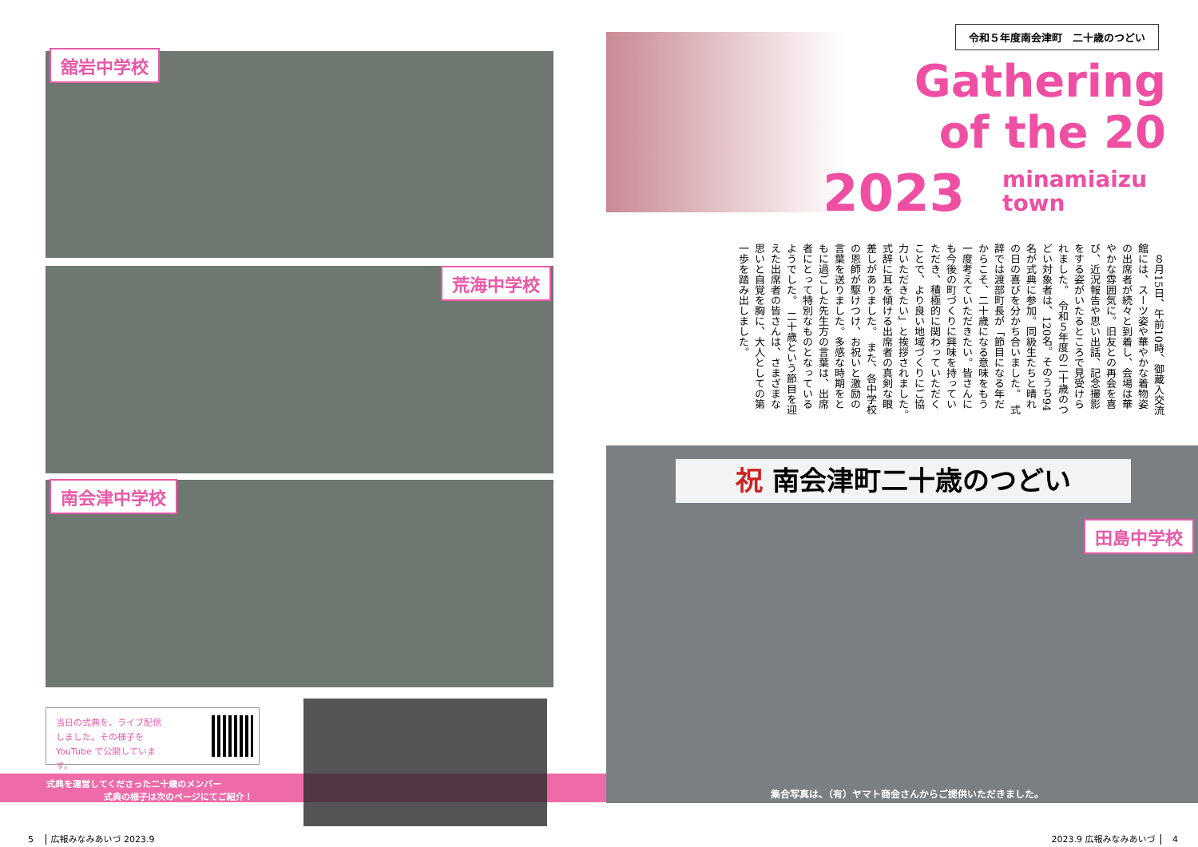舘岩中学校
荒海中学校
南会津中学校
当日の式典を、ライブ配信しました。その様子を YouTube で公開しています。
式典を運営してくださった二十歳のメンバー
式典の様子は次のページにてご紹介！
令和５年度南会津町　二十歳のつどい
Gathering
of the 20
2023
minamiaizu
town
　８月15日、午前10時、御蔵入交流館には、スーツ姿や華やかな着物姿の出席者が続々と到着し、会場は華やかな雰囲気に。旧友との再会を喜び、近況報告や思い出話、記念撮影をする姿がいたるところで見受けられました。　令和５年度の二十歳のつどい対象者は、120名。そのうち94名が式典に参加。同級生たちと晴れの日の喜びを分かち合いました。　式辞では渡部町長が「節目になる年だからこそ、二十歳になる意味をもう一度考えていただきたい。皆さんにも今後の町づくりに興味を持っていただき、積極的に関わっていただくことで、より良い地域づくりにご協力いただきたい」と挨拶されました。　式辞に耳を傾ける出席者の真剣な眼差しがありました。　また、各中学校の恩師が駆けつけ、お祝いと激励の言葉を送りました。多感な時期をともに過ごした先生方の言葉は、出席者にとって特別なものとなっているようでした。　二十歳という節目を迎えた出席者の皆さんは、さまざまな思いと自覚を胸に、大人としての第一歩を踏み出しました。
祝 南会津町二十歳のつどい
田島中学校
集合写真は、（有）ヤマト商会さんからご提供いただきました。
5 　広報みなみあいづ 2023.9 2023.9 広報みなみあいづ 　4